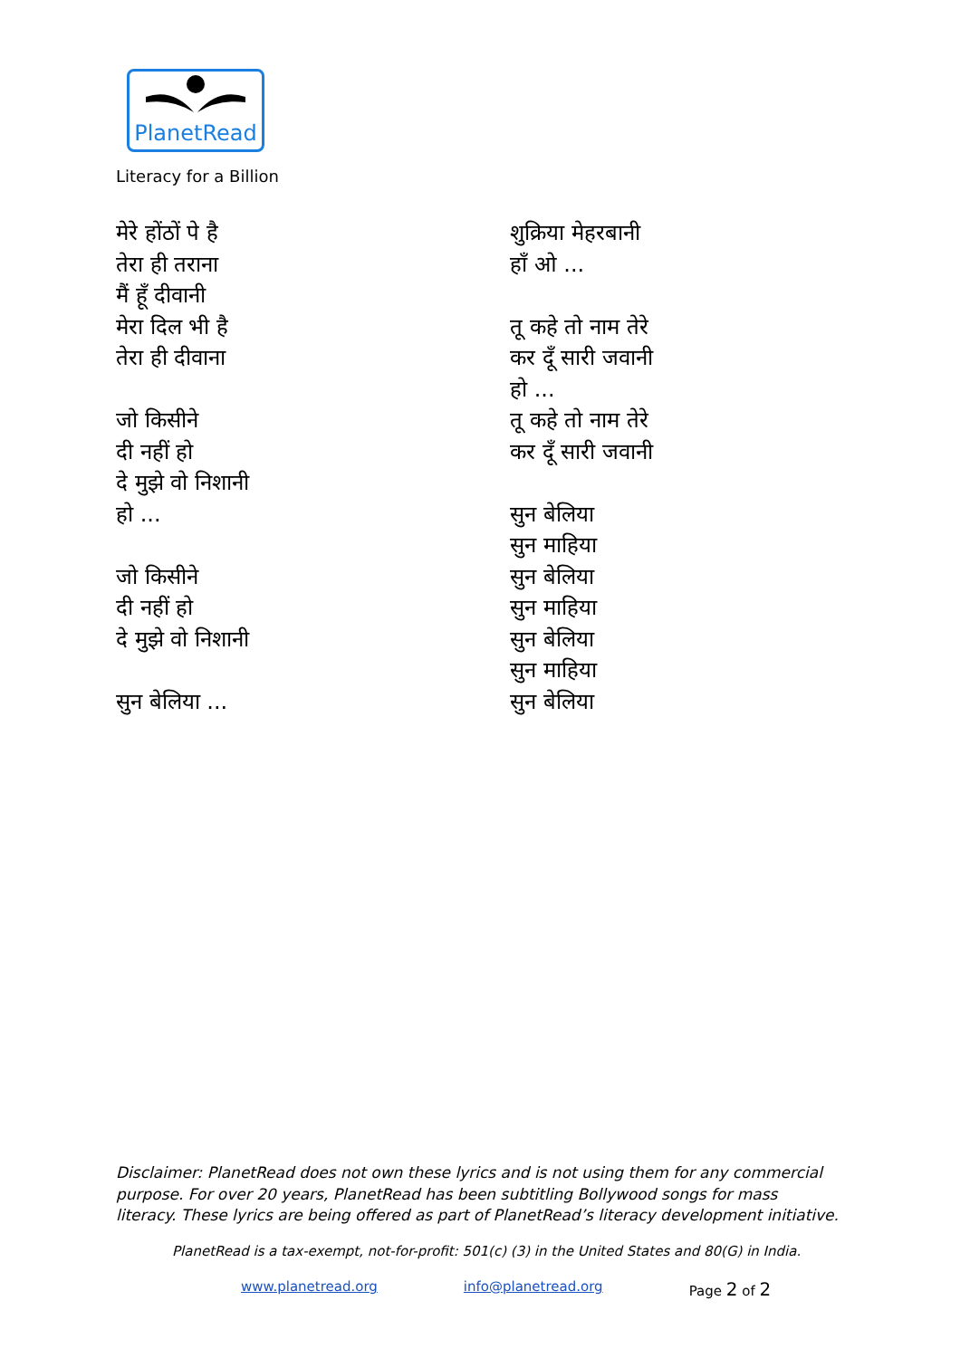PlanetRead
Literacy for a Billion
मेरे होंठों पे है
तेरा ही तराना
मैं हूँ दीवानी
मेरा दिल भी है
तेरा ही दीवाना
जो किसीने
दी नहीं हो
दे मुझे वो निशानी
हो ...
जो किसीने
दी नहीं हो
दे मुझे वो निशानी
सुन बेलिया ...
शुक्रिया मेहरबानी
हाँ ओ ...
तू कहे तो नाम तेरे
कर दूँ सारी जवानी
हो ...
तू कहे तो नाम तेरे
कर दूँ सारी जवानी
सुन बेलिया
सुन माहिया
सुन बेलिया
सुन माहिया
सुन बेलिया
सुन माहिया
सुन बेलिया
Disclaimer: PlanetRead does not own these lyrics and is not using them for any commercial purpose. For over 20 years, PlanetRead has been subtitling Bollywood songs for mass literacy. These lyrics are being offered as part of PlanetRead’s literacy development initiative.
PlanetRead is a tax-exempt, not-for-profit: 501(c) (3) in the United States and 80(G) in India.
www.planetread.org info@planetread.org Page 2 of 2